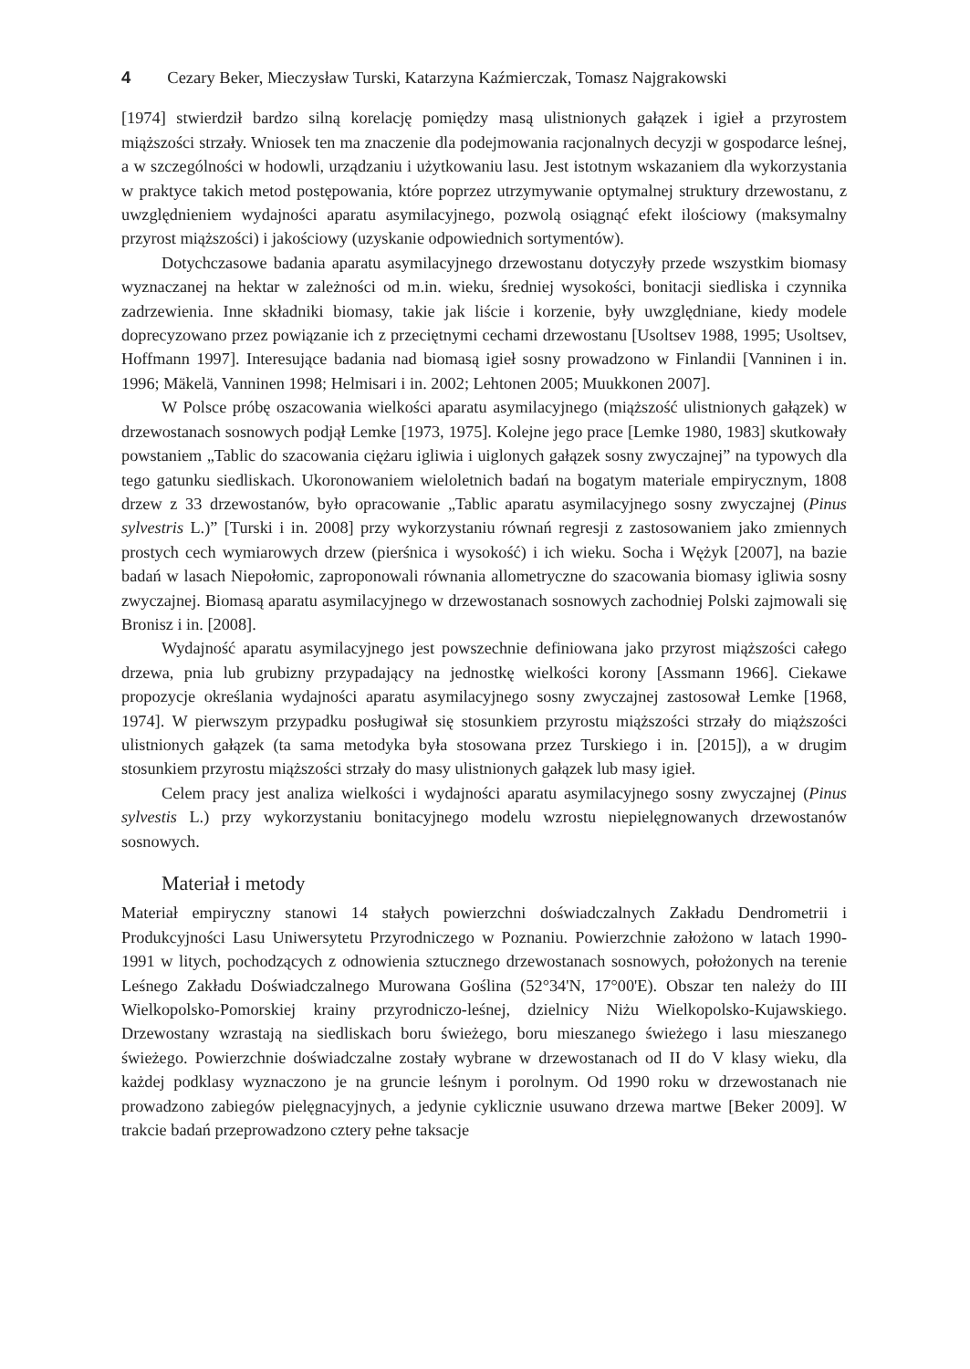4 Cezary Beker, Mieczysław Turski, Katarzyna Kaźmierczak, Tomasz Najgrakowski
[1974] stwierdził bardzo silną korelację pomiędzy masą ulistnionych gałązek i igieł a przyrostem miąższości strzały. Wniosek ten ma znaczenie dla podejmowania racjonalnych decyzji w gospodarce leśnej, a w szczególności w hodowli, urządzaniu i użytkowaniu lasu. Jest istotnym wskazaniem dla wykorzystania w praktyce takich metod postępowania, które poprzez utrzymywanie optymalnej struktury drzewostanu, z uwzględnieniem wydajności aparatu asymilacyjnego, pozwolą osiągnąć efekt ilościowy (maksymalny przyrost miąższości) i jakościowy (uzyskanie odpowiednich sortymentów).
Dotychczasowe badania aparatu asymilacyjnego drzewostanu dotyczyły przede wszystkim biomasy wyznaczanej na hektar w zależności od m.in. wieku, średniej wysokości, bonitacji siedliska i czynnika zadrzewienia. Inne składniki biomasy, takie jak liście i korzenie, były uwzględniane, kiedy modele doprecyzowano przez powiązanie ich z przeciętnymi cechami drzewostanu [Usoltsev 1988, 1995; Usoltsev, Hoffmann 1997]. Interesujące badania nad biomasą igieł sosny prowadzono w Finlandii [Vanninen i in. 1996; Mäkelä, Vanninen 1998; Helmisari i in. 2002; Lehtonen 2005; Muukkonen 2007].
W Polsce próbę oszacowania wielkości aparatu asymilacyjnego (miąższość ulistnionych gałązek) w drzewostanach sosnowych podjął Lemke [1973, 1975]. Kolejne jego prace [Lemke 1980, 1983] skutkowały powstaniem „Tablic do szacowania ciężaru igliwia i uiglonych gałązek sosny zwyczajnej” na typowych dla tego gatunku siedliskach. Ukoronowaniem wieloletnich badań na bogatym materiale empirycznym, 1808 drzew z 33 drzewostanów, było opracowanie „Tablic aparatu asymilacyjnego sosny zwyczajnej (Pinus sylvestris L.)” [Turski i in. 2008] przy wykorzystaniu równań regresji z zastosowaniem jako zmiennych prostych cech wymiarowych drzew (pierśnica i wysokość) i ich wieku. Socha i Wężyk [2007], na bazie badań w lasach Niepołomic, zaproponowali równania allometryczne do szacowania biomasy igliwia sosny zwyczajnej. Biomasą aparatu asymilacyjnego w drzewostanach sosnowych zachodniej Polski zajmowali się Bronisz i in. [2008].
Wydajność aparatu asymilacyjnego jest powszechnie definiowana jako przyrost miąższości całego drzewa, pnia lub grubizny przypadający na jednostkę wielkości korony [Assmann 1966]. Ciekawe propozycje określania wydajności aparatu asymilacyjnego sosny zwyczajnej zastosował Lemke [1968, 1974]. W pierwszym przypadku posługiwał się stosunkiem przyrostu miąższości strzały do miąższości ulistnionych gałązek (ta sama metodyka była stosowana przez Turskiego i in. [2015]), a w drugim stosunkiem przyrostu miąższości strzały do masy ulistnionych gałązek lub masy igieł.
Celem pracy jest analiza wielkości i wydajności aparatu asymilacyjnego sosny zwyczajnej (Pinus sylvestis L.) przy wykorzystaniu bonitacyjnego modelu wzrostu niepielęgnowanych drzewostanów sosnowych.
Materiał i metody
Materiał empiryczny stanowi 14 stałych powierzchni doświadczalnych Zakładu Dendrometrii i Produkcyjności Lasu Uniwersytetu Przyrodniczego w Poznaniu. Powierzchnie założono w latach 1990-1991 w litych, pochodzących z odnowienia sztucznego drzewostanach sosnowych, położonych na terenie Leśnego Zakładu Doświadczalnego Murowana Goślina (52°34'N, 17°00'E). Obszar ten należy do III Wielkopolsko-Pomorskiej krainy przyrodniczo-leśnej, dzielnicy Niżu Wielkopolsko-Kujawskiego. Drzewostany wzrastają na siedliskach boru świeżego, boru mieszanego świeżego i lasu mieszanego świeżego. Powierzchnie doświadczalne zostały wybrane w drzewostanach od II do V klasy wieku, dla każdej podklasy wyznaczono je na gruncie leśnym i porolnym. Od 1990 roku w drzewostanach nie prowadzono zabiegów pielęgnacyjnych, a jedynie cyklicznie usuwano drzewa martwe [Beker 2009]. W trakcie badań przeprowadzono cztery pełne taksacje